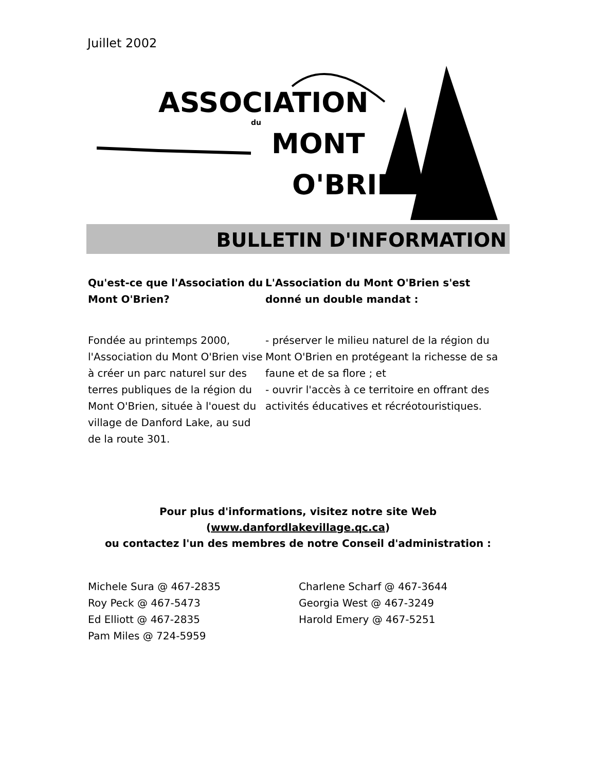Juillet 2002
ASSOCIATION
du
MONT
O'BRIEN
BULLETIN D'INFORMATION
Qu'est-ce que l'Association du Mont O'Brien?
Fondée au printemps 2000, l'Association du Mont O'Brien vise à créer un parc naturel sur des terres publiques de la région du Mont O'Brien, située à l'ouest du village de Danford Lake, au sud de la route 301.
L'Association du Mont O'Brien s'est donné un double mandat :
- préserver le milieu naturel de la région du Mont O'Brien en protégeant la richesse de sa faune et de sa flore ; et
- ouvrir l'accès à ce territoire en offrant des activités éducatives et récréotouristiques.
Pour plus d'informations, visitez notre site Web
(www.danfordlakevillage.qc.ca)
ou contactez l'un des membres de notre Conseil d'administration :
Michele Sura @ 467-2835
Roy Peck @ 467-5473
Ed Elliott @ 467-2835
Pam Miles @ 724-5959
Charlene Scharf @ 467-3644
Georgia West @ 467-3249
Harold Emery @ 467-5251